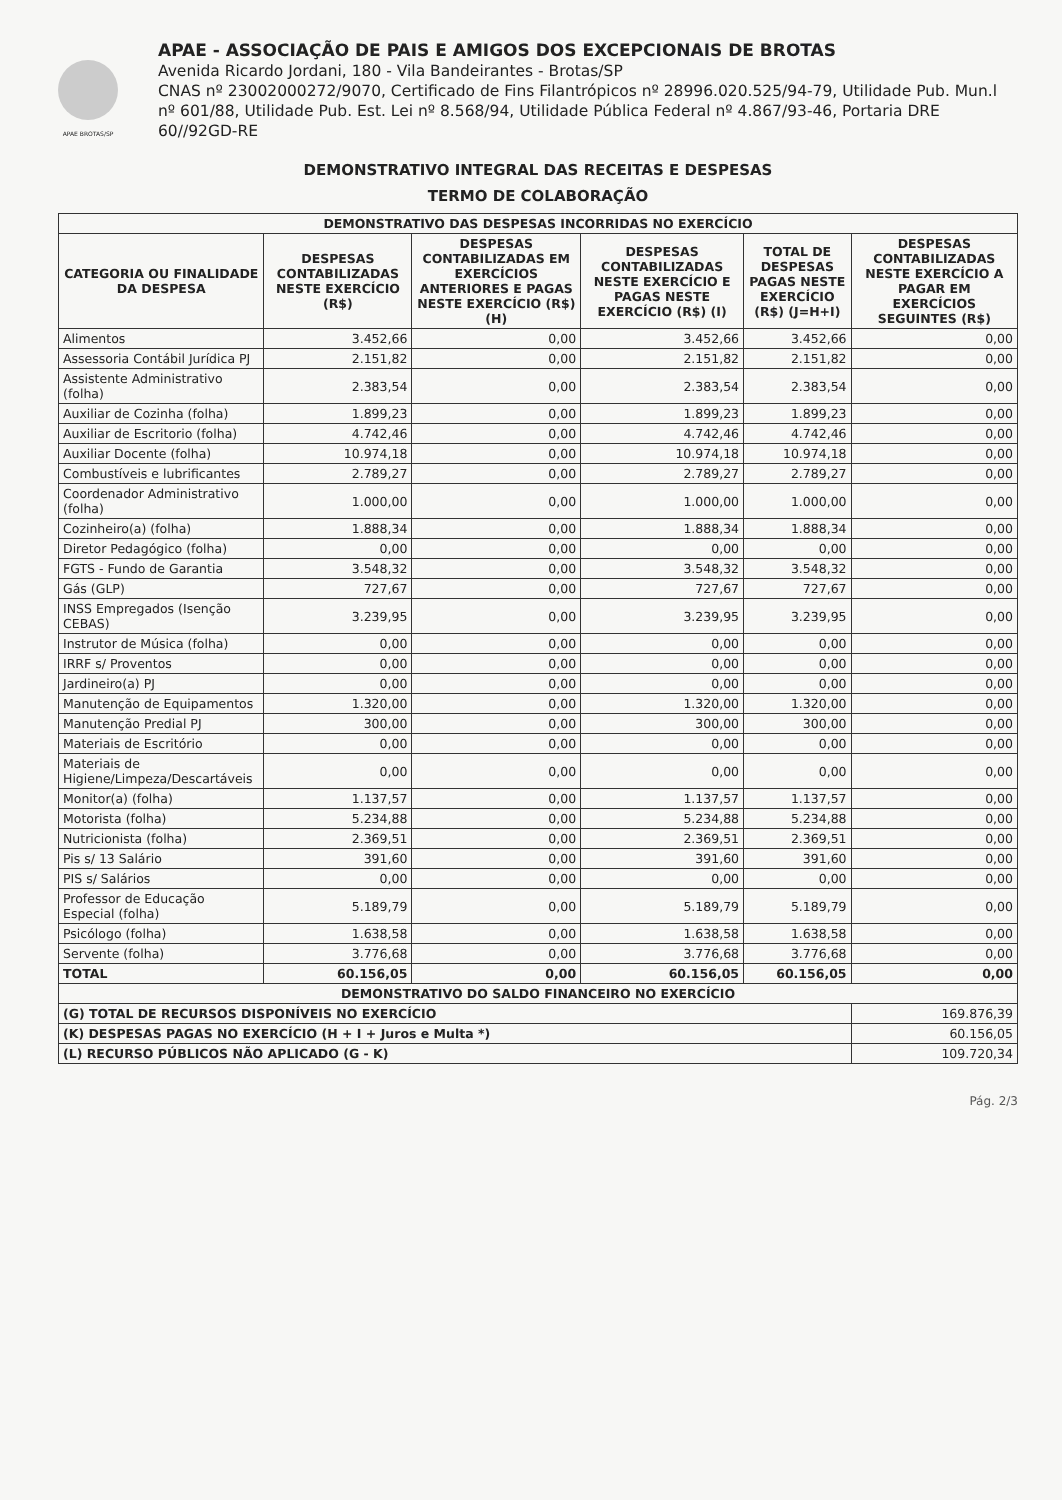APAE BROTAS/SP
APAE - ASSOCIAÇÃO DE PAIS E AMIGOS DOS EXCEPCIONAIS DE BROTAS
Avenida Ricardo Jordani, 180 - Vila Bandeirantes - Brotas/SP
CNAS nº 23002000272/9070, Certificado de Fins Filantrópicos nº 28996.020.525/94-79, Utilidade Pub. Mun.l nº 601/88, Utilidade Pub. Est. Lei nº 8.568/94, Utilidade Pública Federal nº 4.867/93-46, Portaria DRE 60//92GD-RE
DEMONSTRATIVO INTEGRAL DAS RECEITAS E DESPESAS
TERMO DE COLABORAÇÃO
| DEMONSTRATIVO DAS DESPESAS INCORRIDAS NO EXERCÍCIO | | | | | |
| --- | --- | --- | --- | --- | --- |
| CATEGORIA OU FINALIDADE DA DESPESA | DESPESAS CONTABILIZADAS NESTE EXERCÍCIO (R$) | DESPESAS CONTABILIZADAS EM EXERCÍCIOS ANTERIORES E PAGAS NESTE EXERCÍCIO (R$) (H) | DESPESAS CONTABILIZADAS NESTE EXERCÍCIO E PAGAS NESTE EXERCÍCIO (R$) (I) | TOTAL DE DESPESAS PAGAS NESTE EXERCÍCIO (R$) (J=H+I) | DESPESAS CONTABILIZADAS NESTE EXERCÍCIO A PAGAR EM EXERCÍCIOS SEGUINTES (R$) |
| Alimentos | 3.452,66 | 0,00 | 3.452,66 | 3.452,66 | 0,00 |
| Assessoria Contábil Jurídica PJ | 2.151,82 | 0,00 | 2.151,82 | 2.151,82 | 0,00 |
| Assistente Administrativo (folha) | 2.383,54 | 0,00 | 2.383,54 | 2.383,54 | 0,00 |
| Auxiliar de Cozinha (folha) | 1.899,23 | 0,00 | 1.899,23 | 1.899,23 | 0,00 |
| Auxiliar de Escritorio (folha) | 4.742,46 | 0,00 | 4.742,46 | 4.742,46 | 0,00 |
| Auxiliar Docente (folha) | 10.974,18 | 0,00 | 10.974,18 | 10.974,18 | 0,00 |
| Combustíveis e lubrificantes | 2.789,27 | 0,00 | 2.789,27 | 2.789,27 | 0,00 |
| Coordenador Administrativo (folha) | 1.000,00 | 0,00 | 1.000,00 | 1.000,00 | 0,00 |
| Cozinheiro(a) (folha) | 1.888,34 | 0,00 | 1.888,34 | 1.888,34 | 0,00 |
| Diretor Pedagógico (folha) | 0,00 | 0,00 | 0,00 | 0,00 | 0,00 |
| FGTS - Fundo de Garantia | 3.548,32 | 0,00 | 3.548,32 | 3.548,32 | 0,00 |
| Gás (GLP) | 727,67 | 0,00 | 727,67 | 727,67 | 0,00 |
| INSS Empregados (Isenção CEBAS) | 3.239,95 | 0,00 | 3.239,95 | 3.239,95 | 0,00 |
| Instrutor de Música (folha) | 0,00 | 0,00 | 0,00 | 0,00 | 0,00 |
| IRRF s/ Proventos | 0,00 | 0,00 | 0,00 | 0,00 | 0,00 |
| Jardineiro(a) PJ | 0,00 | 0,00 | 0,00 | 0,00 | 0,00 |
| Manutenção de Equipamentos | 1.320,00 | 0,00 | 1.320,00 | 1.320,00 | 0,00 |
| Manutenção Predial PJ | 300,00 | 0,00 | 300,00 | 300,00 | 0,00 |
| Materiais de Escritório | 0,00 | 0,00 | 0,00 | 0,00 | 0,00 |
| Materiais de Higiene/Limpeza/Descartáveis | 0,00 | 0,00 | 0,00 | 0,00 | 0,00 |
| Monitor(a) (folha) | 1.137,57 | 0,00 | 1.137,57 | 1.137,57 | 0,00 |
| Motorista (folha) | 5.234,88 | 0,00 | 5.234,88 | 5.234,88 | 0,00 |
| Nutricionista (folha) | 2.369,51 | 0,00 | 2.369,51 | 2.369,51 | 0,00 |
| Pis s/ 13 Salário | 391,60 | 0,00 | 391,60 | 391,60 | 0,00 |
| PIS s/ Salários | 0,00 | 0,00 | 0,00 | 0,00 | 0,00 |
| Professor de Educação Especial (folha) | 5.189,79 | 0,00 | 5.189,79 | 5.189,79 | 0,00 |
| Psicólogo (folha) | 1.638,58 | 0,00 | 1.638,58 | 1.638,58 | 0,00 |
| Servente (folha) | 3.776,68 | 0,00 | 3.776,68 | 3.776,68 | 0,00 |
| TOTAL | 60.156,05 | 0,00 | 60.156,05 | 60.156,05 | 0,00 |
| DEMONSTRATIVO DO SALDO FINANCEIRO NO EXERCÍCIO | | | | | |
| (G) TOTAL DE RECURSOS DISPONÍVEIS NO EXERCÍCIO | | | | | 169.876,39 |
| (K) DESPESAS PAGAS NO EXERCÍCIO (H + I + Juros e Multa *) | | | | | 60.156,05 |
| (L) RECURSO PÚBLICOS NÃO APLICADO (G - K) | | | | | 109.720,34 |
Pág. 2/3